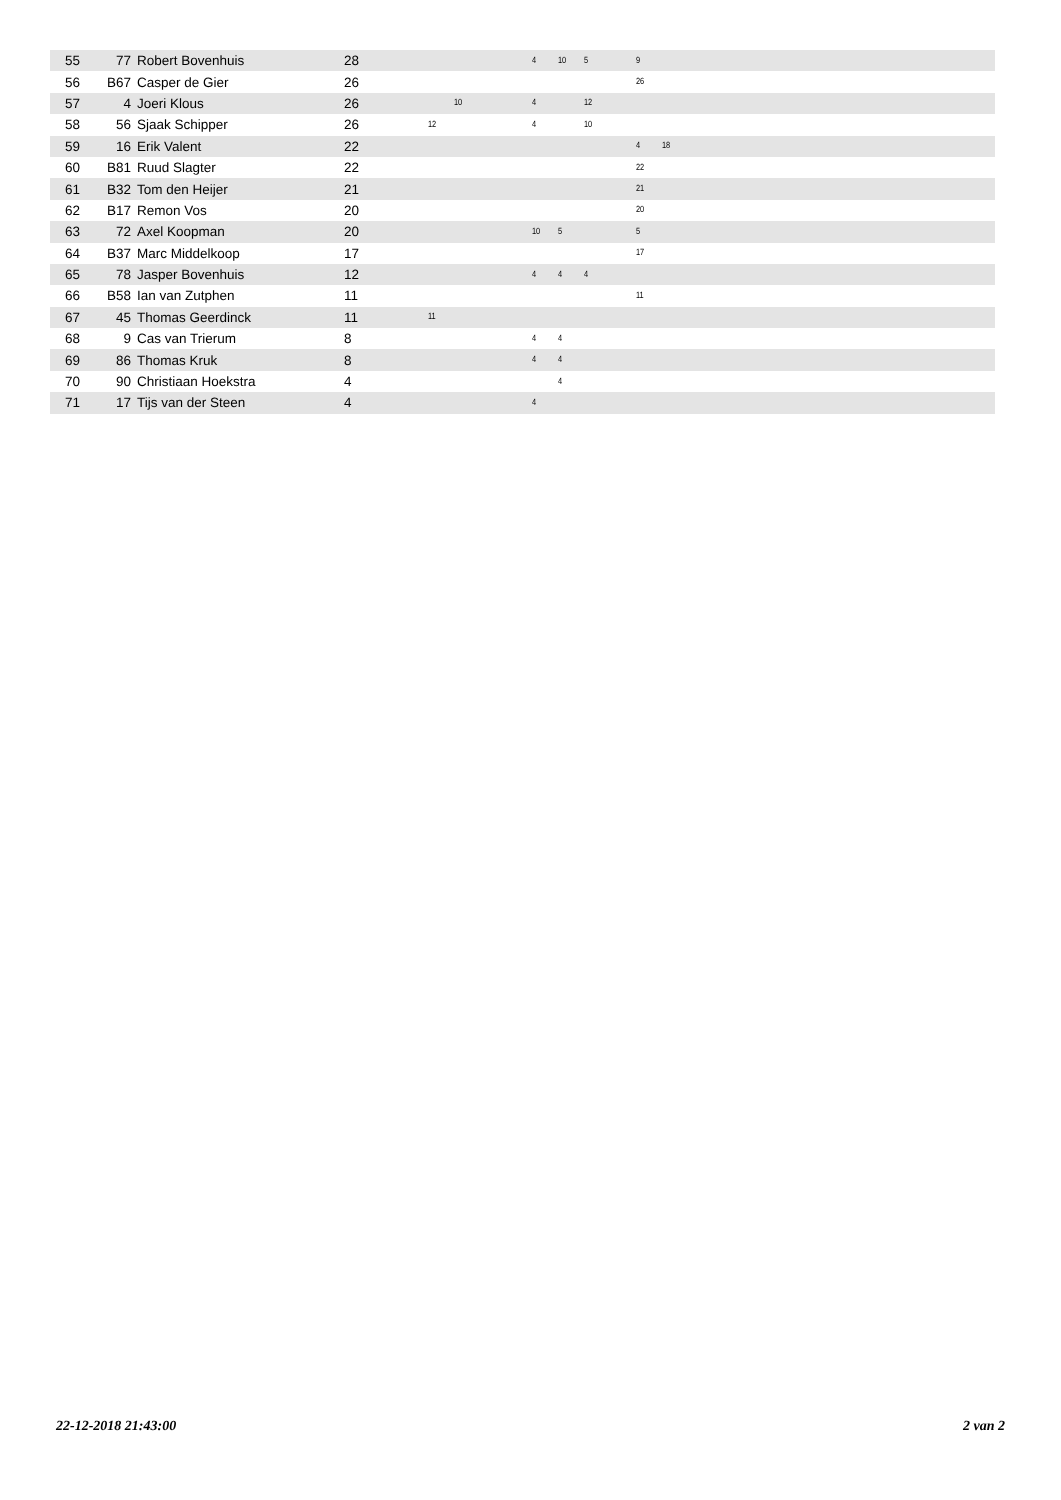| 55 | 77 | Robert Bovenhuis | 28 | | | | | 4 | 10 | 5 | | 9 | | |
| 56 | B67 | Casper de Gier | 26 | | | | | | | | | 26 | | |
| 57 | 4 | Joeri Klous | 26 | | 10 | | | 4 | | 12 | | | | |
| 58 | 56 | Sjaak Schipper | 26 | 12 | | | | 4 | | 10 | | | | |
| 59 | 16 | Erik Valent | 22 | | | | | | | | | 4 | 18 | |
| 60 | B81 | Ruud Slagter | 22 | | | | | | | | | 22 | | |
| 61 | B32 | Tom den Heijer | 21 | | | | | | | | | 21 | | |
| 62 | B17 | Remon Vos | 20 | | | | | | | | | 20 | | |
| 63 | 72 | Axel Koopman | 20 | | | | | 10 | 5 | | | 5 | | |
| 64 | B37 | Marc Middelkoop | 17 | | | | | | | | | 17 | | |
| 65 | 78 | Jasper Bovenhuis | 12 | | | | | 4 | 4 | 4 | | | | |
| 66 | B58 | Ian van Zutphen | 11 | | | | | | | | | 11 | | |
| 67 | 45 | Thomas Geerdinck | 11 | 11 | | | | | | | | | | |
| 68 | 9 | Cas van Trierum | 8 | | | | | 4 | 4 | | | | | |
| 69 | 86 | Thomas Kruk | 8 | | | | | 4 | 4 | | | | | |
| 70 | 90 | Christiaan Hoekstra | 4 | | | | | | 4 | | | | | |
| 71 | 17 | Tijs van der Steen | 4 | | | | | 4 | | | | | | |
22-12-2018 21:43:00 2 van 2